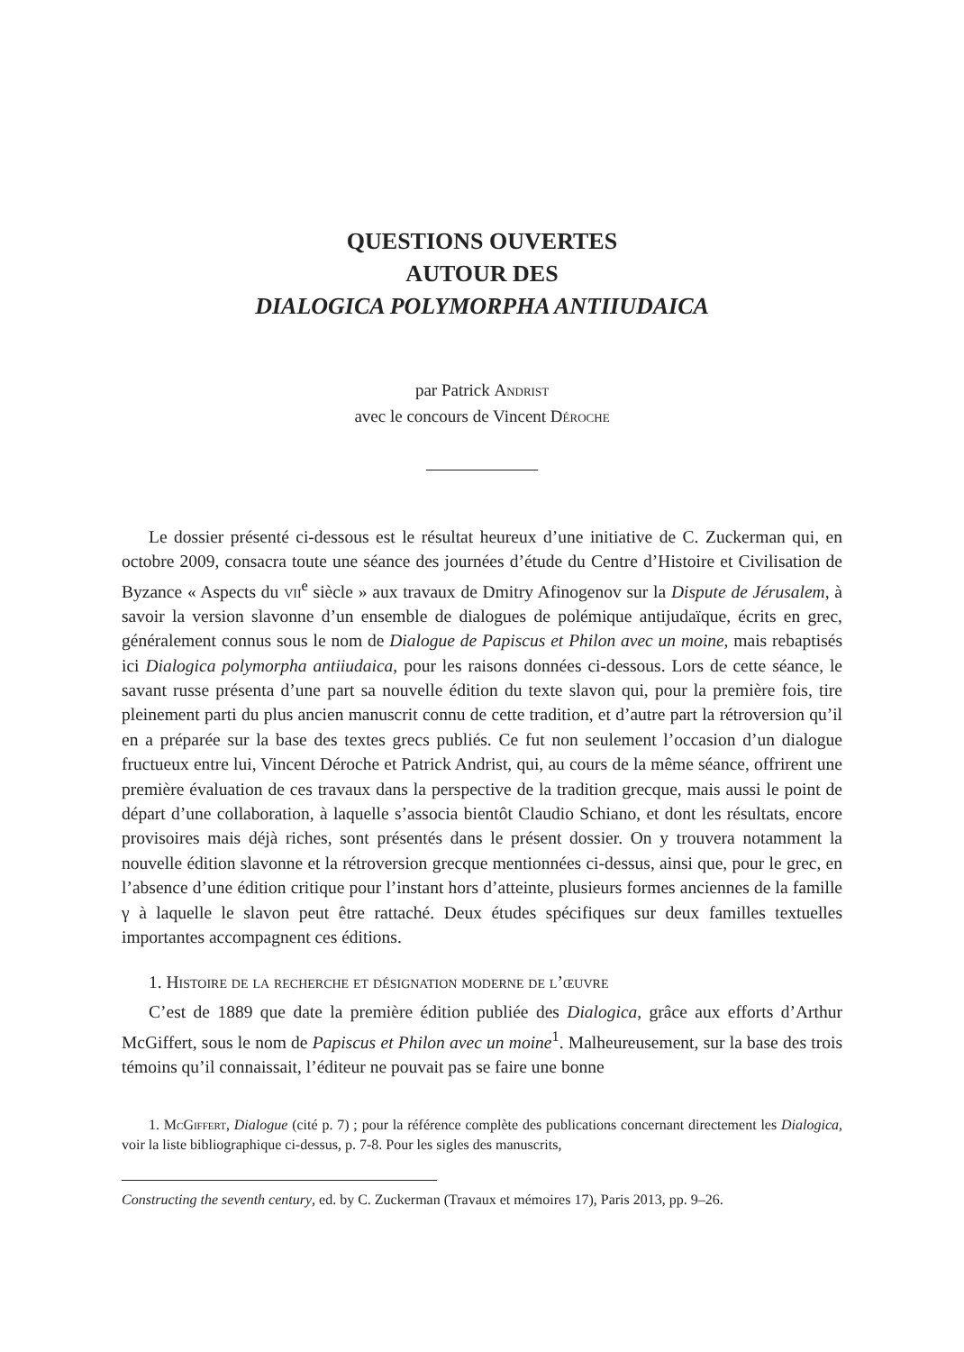QUESTIONS OUVERTES
AUTOUR DES
DIALOGICA POLYMORPHA ANTIIUDAICA
par Patrick Andrist
avec le concours de Vincent Déroche
Le dossier présenté ci-dessous est le résultat heureux d’une initiative de C. Zuckerman qui, en octobre 2009, consacra toute une séance des journées d’étude du Centre d’Histoire et Civilisation de Byzance « Aspects du vii<sup>e</sup> siècle » aux travaux de Dmitry Afinogenov sur la Dispute de Jérusalem, à savoir la version slavonne d’un ensemble de dialogues de polémique antijudaïque, écrits en grec, généralement connus sous le nom de Dialogue de Papiscus et Philon avec un moine, mais rebaptisés ici Dialogica polymorpha antiiudaica, pour les raisons données ci-dessous. Lors de cette séance, le savant russe présenta d’une part sa nouvelle édition du texte slavon qui, pour la première fois, tire pleinement parti du plus ancien manuscrit connu de cette tradition, et d’autre part la rétroversion qu’il en a préparée sur la base des textes grecs publiés. Ce fut non seulement l’occasion d’un dialogue fructueux entre lui, Vincent Déroche et Patrick Andrist, qui, au cours de la même séance, offrirent une première évaluation de ces travaux dans la perspective de la tradition grecque, mais aussi le point de départ d’une collaboration, à laquelle s’associa bientôt Claudio Schiano, et dont les résultats, encore provisoires mais déjà riches, sont présentés dans le présent dossier. On y trouvera notamment la nouvelle édition slavonne et la rétroversion grecque mentionnées ci-dessus, ainsi que, pour le grec, en l’absence d’une édition critique pour l’instant hors d’atteinte, plusieurs formes anciennes de la famille γ à laquelle le slavon peut être rattaché. Deux études spécifiques sur deux familles textuelles importantes accompagnent ces éditions.
1. Histoire de la recherche et désignation moderne de l’œuvre
C’est de 1889 que date la première édition publiée des Dialogica, grâce aux efforts d’Arthur McGiffert, sous le nom de Papiscus et Philon avec un moine<sup>1</sup>. Malheureusement, sur la base des trois témoins qu’il connaissait, l’éditeur ne pouvait pas se faire une bonne
1. McGiffert, Dialogue (cité p. 7) ; pour la référence complète des publications concernant directement les Dialogica, voir la liste bibliographique ci-dessus, p. 7-8. Pour les sigles des manuscrits,
Constructing the seventh century, ed. by C. Zuckerman (Travaux et mémoires 17), Paris 2013, pp. 9–26.